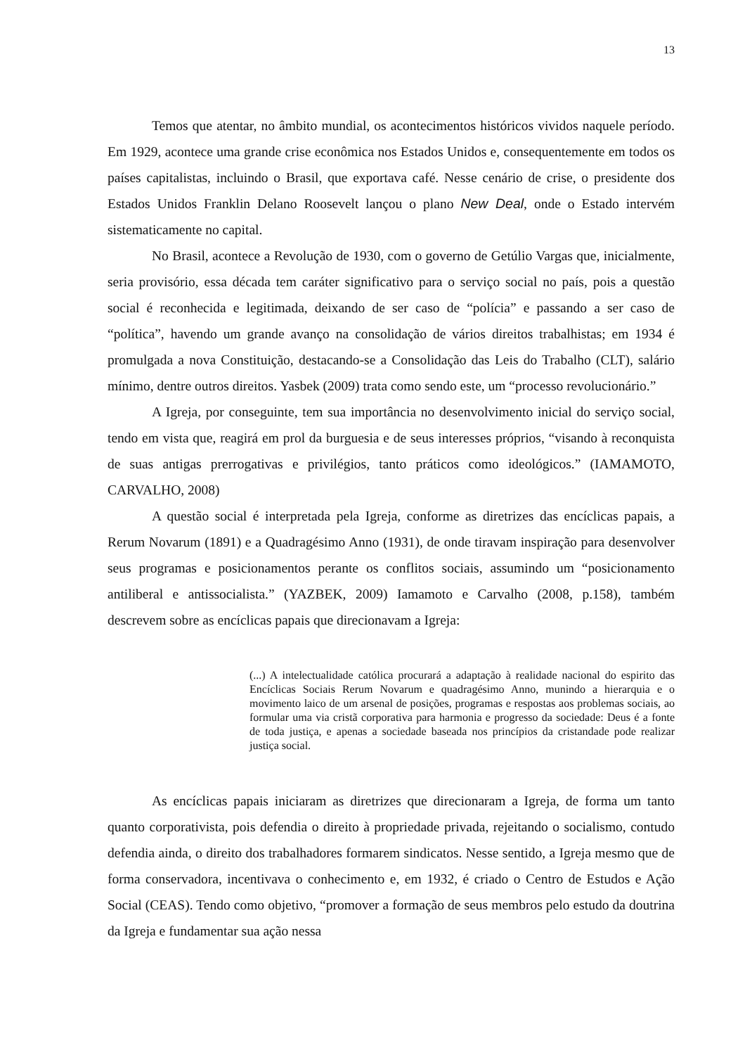13
Temos que atentar, no âmbito mundial, os acontecimentos históricos vividos naquele período. Em 1929, acontece uma grande crise econômica nos Estados Unidos e, consequentemente em todos os países capitalistas, incluindo o Brasil, que exportava café. Nesse cenário de crise, o presidente dos Estados Unidos Franklin Delano Roosevelt lançou o plano New Deal, onde o Estado intervém sistematicamente no capital.
No Brasil, acontece a Revolução de 1930, com o governo de Getúlio Vargas que, inicialmente, seria provisório, essa década tem caráter significativo para o serviço social no país, pois a questão social é reconhecida e legitimada, deixando de ser caso de “polícia” e passando a ser caso de “política”, havendo um grande avanço na consolidação de vários direitos trabalhistas; em 1934 é promulgada a nova Constituição, destacando-se a Consolidação das Leis do Trabalho (CLT), salário mínimo, dentre outros direitos. Yasbek (2009) trata como sendo este, um “processo revolucionário.”
A Igreja, por conseguinte, tem sua importância no desenvolvimento inicial do serviço social, tendo em vista que, reagirá em prol da burguesia e de seus interesses próprios, “visando à reconquista de suas antigas prerrogativas e privilégios, tanto práticos como ideológicos.” (IAMAMOTO, CARVALHO, 2008)
A questão social é interpretada pela Igreja, conforme as diretrizes das encíclicas papais, a Rerum Novarum (1891) e a Quadragésimo Anno (1931), de onde tiravam inspiração para desenvolver seus programas e posicionamentos perante os conflitos sociais, assumindo um “posicionamento antiliberal e antissocialista.” (YAZBEK, 2009) Iamamoto e Carvalho (2008, p.158), também descrevem sobre as encíclicas papais que direcionavam a Igreja:
(...) A intelectualidade católica procurará a adaptação à realidade nacional do espirito das Encíclicas Sociais Rerum Novarum e quadragésimo Anno, munindo a hierarquia e o movimento laico de um arsenal de posições, programas e respostas aos problemas sociais, ao formular uma via cristã corporativa para harmonia e progresso da sociedade: Deus é a fonte de toda justiça, e apenas a sociedade baseada nos princípios da cristandade pode realizar justiça social.
As encíclicas papais iniciaram as diretrizes que direcionaram a Igreja, de forma um tanto quanto corporativista, pois defendia o direito à propriedade privada, rejeitando o socialismo, contudo defendia ainda, o direito dos trabalhadores formarem sindicatos. Nesse sentido, a Igreja mesmo que de forma conservadora, incentivava o conhecimento e, em 1932, é criado o Centro de Estudos e Ação Social (CEAS). Tendo como objetivo, “promover a formação de seus membros pelo estudo da doutrina da Igreja e fundamentar sua ação nessa